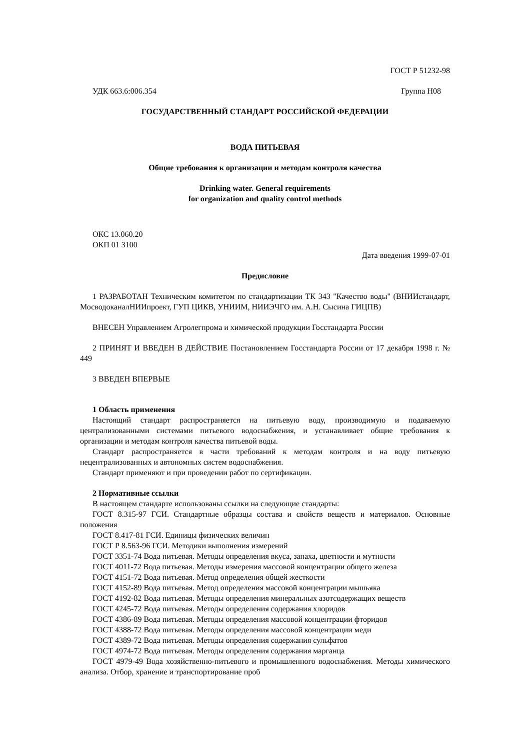ГОСТ Р 51232-98
УДК 663.6:006.354 Группа Н08
ГОСУДАРСТВЕННЫЙ СТАНДАРТ РОССИЙСКОЙ ФЕДЕРАЦИИ
ВОДА ПИТЬЕВАЯ
Общие требования к организации и методам контроля качества
Drinking water. General requirements
for organization and quality control methods
ОКС 13.060.20
ОКП 01 3100
Дата введения 1999-07-01
Предисловие
1 РАЗРАБОТАН Техническим комитетом по стандартизации ТК 343 "Качество воды" (ВНИИстандарт, МосводоканалНИИпроект, ГУП ЦИКВ, УНИИМ, НИИЭЧГО им. А.Н. Сысина ГИЦПВ)
ВНЕСЕН Управлением Агролегпрома и химической продукции Госстандарта России
2 ПРИНЯТ И ВВЕДЕН В ДЕЙСТВИЕ Постановлением Госстандарта России от 17 декабря 1998 г. № 449
3 ВВЕДЕН ВПЕРВЫЕ
1 Область применения
Настоящий стандарт распространяется на питьевую воду, производимую и подаваемую централизованными системами питьевого водоснабжения, и устанавливает общие требования к организации и методам контроля качества питьевой воды.
Стандарт распространяется в части требований к методам контроля и на воду питьевую нецентрализованных и автономных систем водоснабжения.
Стандарт применяют и при проведении работ по сертификации.
2 Нормативные ссылки
В настоящем стандарте использованы ссылки на следующие стандарты:
ГОСТ 8.315-97 ГСИ. Стандартные образцы состава и свойств веществ и материалов. Основные положения
ГОСТ 8.417-81 ГСИ. Единицы физических величин
ГОСТ Р 8.563-96 ГСИ. Методики выполнения измерений
ГОСТ 3351-74 Вода питьевая. Методы определения вкуса, запаха, цветности и мутности
ГОСТ 4011-72 Вода питьевая. Методы измерения массовой концентрации общего железа
ГОСТ 4151-72 Вода питьевая. Метод определения общей жесткости
ГОСТ 4152-89 Вода питьевая. Метод определения массовой концентрации мышьяка
ГОСТ 4192-82 Вода питьевая. Методы определения минеральных азотсодержащих веществ
ГОСТ 4245-72 Вода питьевая. Методы определения содержания хлоридов
ГОСТ 4386-89 Вода питьевая. Методы определения массовой концентрации фторидов
ГОСТ 4388-72 Вода питьевая. Методы определения массовой концентрации меди
ГОСТ 4389-72 Вода питьевая. Методы определения содержания сульфатов
ГОСТ 4974-72 Вода питьевая. Методы определения содержания марганца
ГОСТ 4979-49 Вода хозяйственно-питьевого и промышленного водоснабжения. Методы химического анализа. Отбор, хранение и транспортирование проб